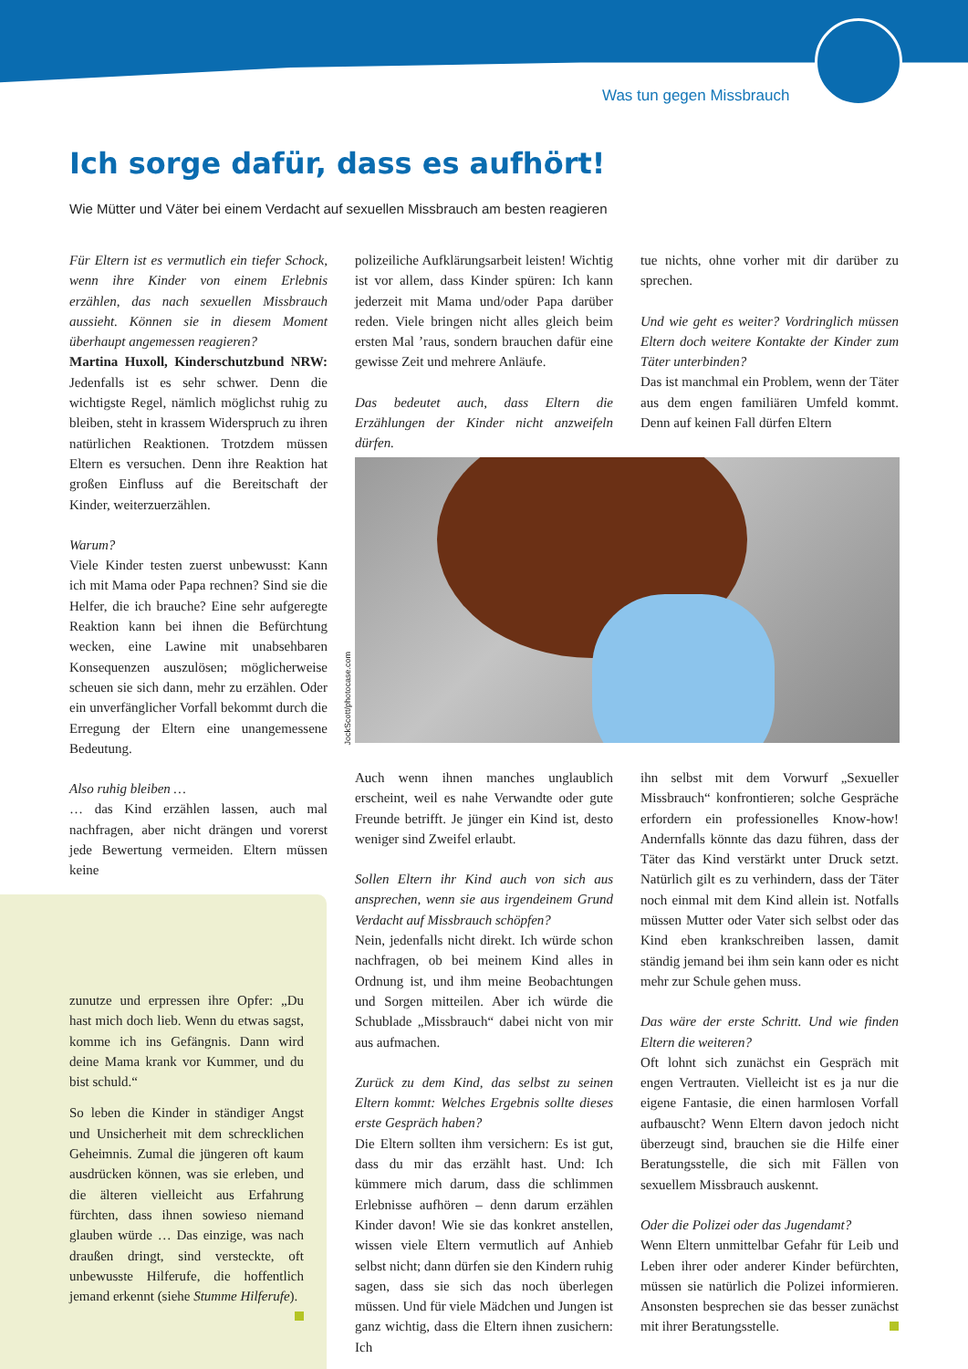Was tun gegen Missbrauch
Ich sorge dafür, dass es aufhört!
Wie Mütter und Väter bei einem Verdacht auf sexuellen Missbrauch am besten reagieren
Für Eltern ist es vermutlich ein tiefer Schock, wenn ihre Kinder von einem Erlebnis erzählen, das nach sexuellen Missbrauch aussieht. Können sie in diesem Moment überhaupt angemessen reagieren?
Martina Huxoll, Kinderschutzbund NRW: Jedenfalls ist es sehr schwer. Denn die wichtigste Regel, nämlich möglichst ruhig zu bleiben, steht in krassem Widerspruch zu ihren natürlichen Reaktionen. Trotzdem müssen Eltern es versuchen. Denn ihre Reaktion hat großen Einfluss auf die Bereitschaft der Kinder, weiterzuerzählen.
Warum?
Viele Kinder testen zuerst unbewusst: Kann ich mit Mama oder Papa rechnen? Sind sie die Helfer, die ich brauche? Eine sehr aufgeregte Reaktion kann bei ihnen die Befürchtung wecken, eine Lawine mit unabsehbaren Konsequenzen auszulösen; möglicherweise scheuen sie sich dann, mehr zu erzählen. Oder ein unverfänglicher Vorfall bekommt durch die Erregung der Eltern eine unangemessene Bedeutung.
Also ruhig bleiben …
… das Kind erzählen lassen, auch mal nachfragen, aber nicht drängen und vorerst jede Bewertung vermeiden. Eltern müssen keine
zunutze und erpressen ihre Opfer: „Du hast mich doch lieb. Wenn du etwas sagst, komme ich ins Gefängnis. Dann wird deine Mama krank vor Kummer, und du bist schuld.“
So leben die Kinder in ständiger Angst und Unsicherheit mit dem schrecklichen Geheimnis. Zumal die jüngeren oft kaum ausdrücken können, was sie erleben, und die älteren vielleicht aus Erfahrung fürchten, dass ihnen sowieso niemand glauben würde … Das einzige, was nach draußen dringt, sind versteckte, oft unbewusste Hilferufe, die hoffentlich jemand erkennt (siehe Stumme Hilferufe).
polizeiliche Aufklärungsarbeit leisten! Wichtig ist vor allem, dass Kinder spüren: Ich kann jederzeit mit Mama und/oder Papa darüber reden. Viele bringen nicht alles gleich beim ersten Mal ’raus, sondern brauchen dafür eine gewisse Zeit und mehrere Anläufe.
Das bedeutet auch, dass Eltern die Erzählungen der Kinder nicht anzweifeln dürfen.
tue nichts, ohne vorher mit dir darüber zu sprechen.
Und wie geht es weiter? Vordringlich müssen Eltern doch weitere Kontakte der Kinder zum Täter unterbinden?
Das ist manchmal ein Problem, wenn der Täter aus dem engen familiären Umfeld kommt. Denn auf keinen Fall dürfen Eltern
JockScott/photocase.com
Auch wenn ihnen manches unglaublich erscheint, weil es nahe Verwandte oder gute Freunde betrifft. Je jünger ein Kind ist, desto weniger sind Zweifel erlaubt.
Sollen Eltern ihr Kind auch von sich aus ansprechen, wenn sie aus irgendeinem Grund Verdacht auf Missbrauch schöpfen?
Nein, jedenfalls nicht direkt. Ich würde schon nachfragen, ob bei meinem Kind alles in Ordnung ist, und ihm meine Beobachtungen und Sorgen mitteilen. Aber ich würde die Schublade „Missbrauch“ dabei nicht von mir aus aufmachen.
Zurück zu dem Kind, das selbst zu seinen Eltern kommt: Welches Ergebnis sollte dieses erste Gespräch haben?
Die Eltern sollten ihm versichern: Es ist gut, dass du mir das erzählt hast. Und: Ich kümmere mich darum, dass die schlimmen Erlebnisse aufhören – denn darum erzählen Kinder davon! Wie sie das konkret anstellen, wissen viele Eltern vermutlich auf Anhieb selbst nicht; dann dürfen sie den Kindern ruhig sagen, dass sie sich das noch überlegen müssen. Und für viele Mädchen und Jungen ist ganz wichtig, dass die Eltern ihnen zusichern: Ich
ihn selbst mit dem Vorwurf „Sexueller Missbrauch“ konfrontieren; solche Gespräche erfordern ein professionelles Know-how! Andernfalls könnte das dazu führen, dass der Täter das Kind verstärkt unter Druck setzt. Natürlich gilt es zu verhindern, dass der Täter noch einmal mit dem Kind allein ist. Notfalls müssen Mutter oder Vater sich selbst oder das Kind eben krankschreiben lassen, damit ständig jemand bei ihm sein kann oder es nicht mehr zur Schule gehen muss.
Das wäre der erste Schritt. Und wie finden Eltern die weiteren?
Oft lohnt sich zunächst ein Gespräch mit engen Vertrauten. Vielleicht ist es ja nur die eigene Fantasie, die einen harmlosen Vorfall aufbauscht? Wenn Eltern davon jedoch nicht überzeugt sind, brauchen sie die Hilfe einer Beratungsstelle, die sich mit Fällen von sexuellem Missbrauch auskennt.
Oder die Polizei oder das Jugendamt?
Wenn Eltern unmittelbar Gefahr für Leib und Leben ihrer oder anderer Kinder befürchten, müssen sie natürlich die Polizei informieren. Ansonsten besprechen sie das besser zunächst mit ihrer Beratungsstelle.